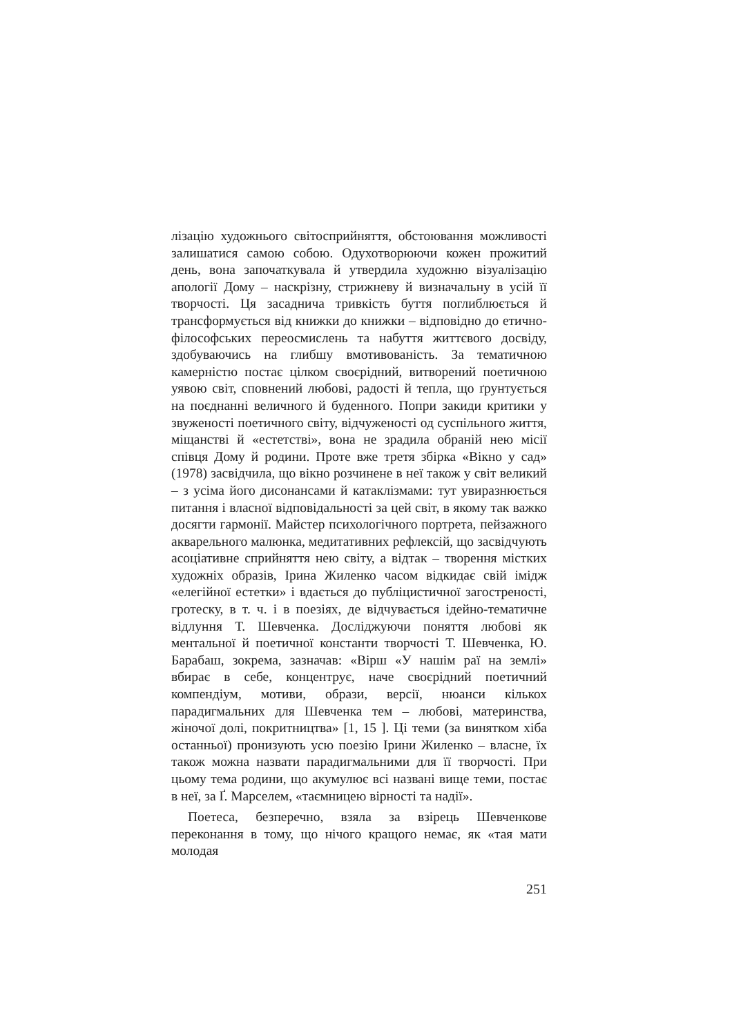лізацію художнього світосприйняття, обстоювання можливості залишатися самою собою. Одухотворюючи кожен прожитий день, вона започаткувала й утвердила художню візуалізацію апології Дому – наскрізну, стрижневу й визначальну в усій її творчості. Ця засаднича тривкість буття поглиблюється й трансформується від книжки до книжки – відповідно до етично-філософських переосмислень та набуття життєвого досвіду, здобуваючись на глибшу вмотивованість. За тематичною камерністю постає цілком своєрідний, витворений поетичною уявою світ, сповнений любові, радості й тепла, що ґрунтується на поєднанні величного й буденного. Попри закиди критики у звуженості поетичного світу, відчуженості од суспільного життя, міщанстві й «естетстві», вона не зрадила обраній нею місії співця Дому й родини. Проте вже третя збірка «Вікно у сад» (1978) засвідчила, що вікно розчинене в неї також у світ великий – з усіма його дисонансами й катаклізмами: тут увиразнюється питання і власної відповідальності за цей світ, в якому так важко досягти гармонії. Майстер психологічного портрета, пейзажного акварельного малюнка, медитативних рефлексій, що засвідчують асоціативне сприйняття нею світу, а відтак – творення містких художніх образів, Ірина Жиленко часом відкидає свій імідж «елегійної естетки» і вдається до публіцистичної загостреності, гротеску, в т. ч. і в поезіях, де відчувається ідейно-тематичне відлуння Т. Шевченка. Досліджуючи поняття любові як ментальної й поетичної константи творчості Т. Шевченка, Ю. Барабаш, зокрема, зазначав: «Вірш «У нашім раї на землі» вбирає в себе, концентрує, наче своєрідний поетичний компендіум, мотиви, образи, версії, нюанси кількох парадигмальних для Шевченка тем – любові, материнства, жіночої долі, покритництва» [1, 15 ]. Ці теми (за винятком хіба останньої) пронизують усю поезію Ірини Жиленко – власне, їх також можна назвати парадигмальними для її творчості. При цьому тема родини, що акумулює всі названі вище теми, постає в неї, за Ґ. Марселем, «таємницею вірності та надії».
Поетеса, безперечно, взяла за взірець Шевченкове переконання в тому, що нічого кращого немає, як «тая мати молодая
251